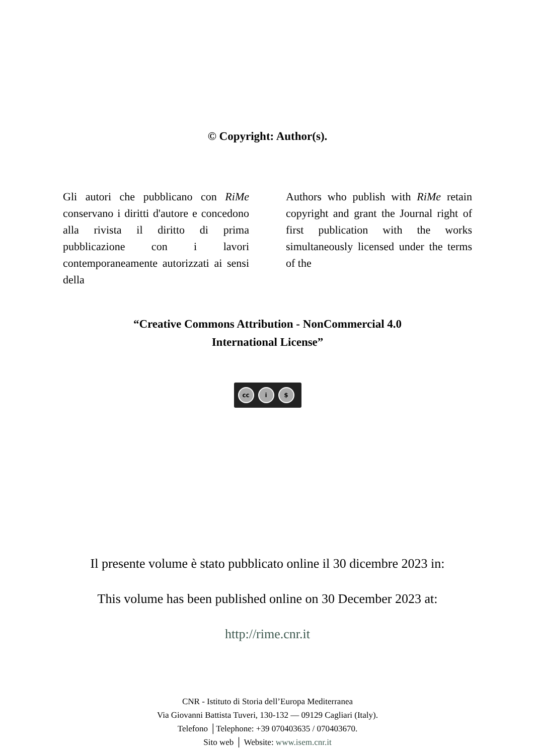© Copyright: Author(s).
Gli autori che pubblicano con RiMe conservano i diritti d'autore e concedono alla rivista il diritto di prima pubblicazione con i lavori contemporaneamente autorizzati ai sensi della
Authors who publish with RiMe retain copyright and grant the Journal right of first publication with the works simultaneously licensed under the terms of the
“Creative Commons Attribution - NonCommercial 4.0
International License”
cc i $
Il presente volume è stato pubblicato online il 30 dicembre 2023 in:
This volume has been published online on 30 December 2023 at:
http://rime.cnr.it
CNR - Istituto di Storia dell’Europa Mediterranea
Via Giovanni Battista Tuveri, 130-132 — 09129 Cagliari (Italy).
Telefono │Telephone: +39 070403635 / 070403670.
Sito web │ Website: www.isem.cnr.it